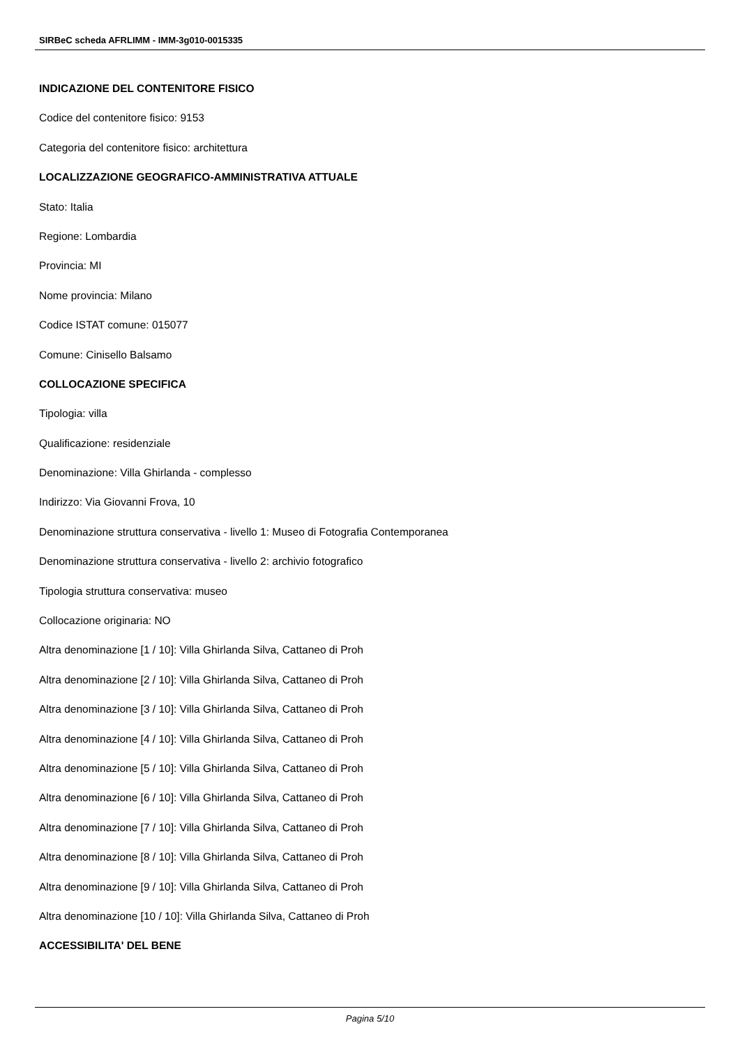SIRBeC scheda AFRLIMM - IMM-3g010-0015335
INDICAZIONE DEL CONTENITORE FISICO
Codice del contenitore fisico: 9153
Categoria del contenitore fisico: architettura
LOCALIZZAZIONE GEOGRAFICO-AMMINISTRATIVA ATTUALE
Stato: Italia
Regione: Lombardia
Provincia: MI
Nome provincia: Milano
Codice ISTAT comune: 015077
Comune: Cinisello Balsamo
COLLOCAZIONE SPECIFICA
Tipologia: villa
Qualificazione: residenziale
Denominazione: Villa Ghirlanda - complesso
Indirizzo: Via Giovanni Frova, 10
Denominazione struttura conservativa - livello 1: Museo di Fotografia Contemporanea
Denominazione struttura conservativa - livello 2: archivio fotografico
Tipologia struttura conservativa: museo
Collocazione originaria: NO
Altra denominazione [1 / 10]: Villa Ghirlanda Silva, Cattaneo di Proh
Altra denominazione [2 / 10]: Villa Ghirlanda Silva, Cattaneo di Proh
Altra denominazione [3 / 10]: Villa Ghirlanda Silva, Cattaneo di Proh
Altra denominazione [4 / 10]: Villa Ghirlanda Silva, Cattaneo di Proh
Altra denominazione [5 / 10]: Villa Ghirlanda Silva, Cattaneo di Proh
Altra denominazione [6 / 10]: Villa Ghirlanda Silva, Cattaneo di Proh
Altra denominazione [7 / 10]: Villa Ghirlanda Silva, Cattaneo di Proh
Altra denominazione [8 / 10]: Villa Ghirlanda Silva, Cattaneo di Proh
Altra denominazione [9 / 10]: Villa Ghirlanda Silva, Cattaneo di Proh
Altra denominazione [10 / 10]: Villa Ghirlanda Silva, Cattaneo di Proh
ACCESSIBILITA' DEL BENE
Pagina 5/10